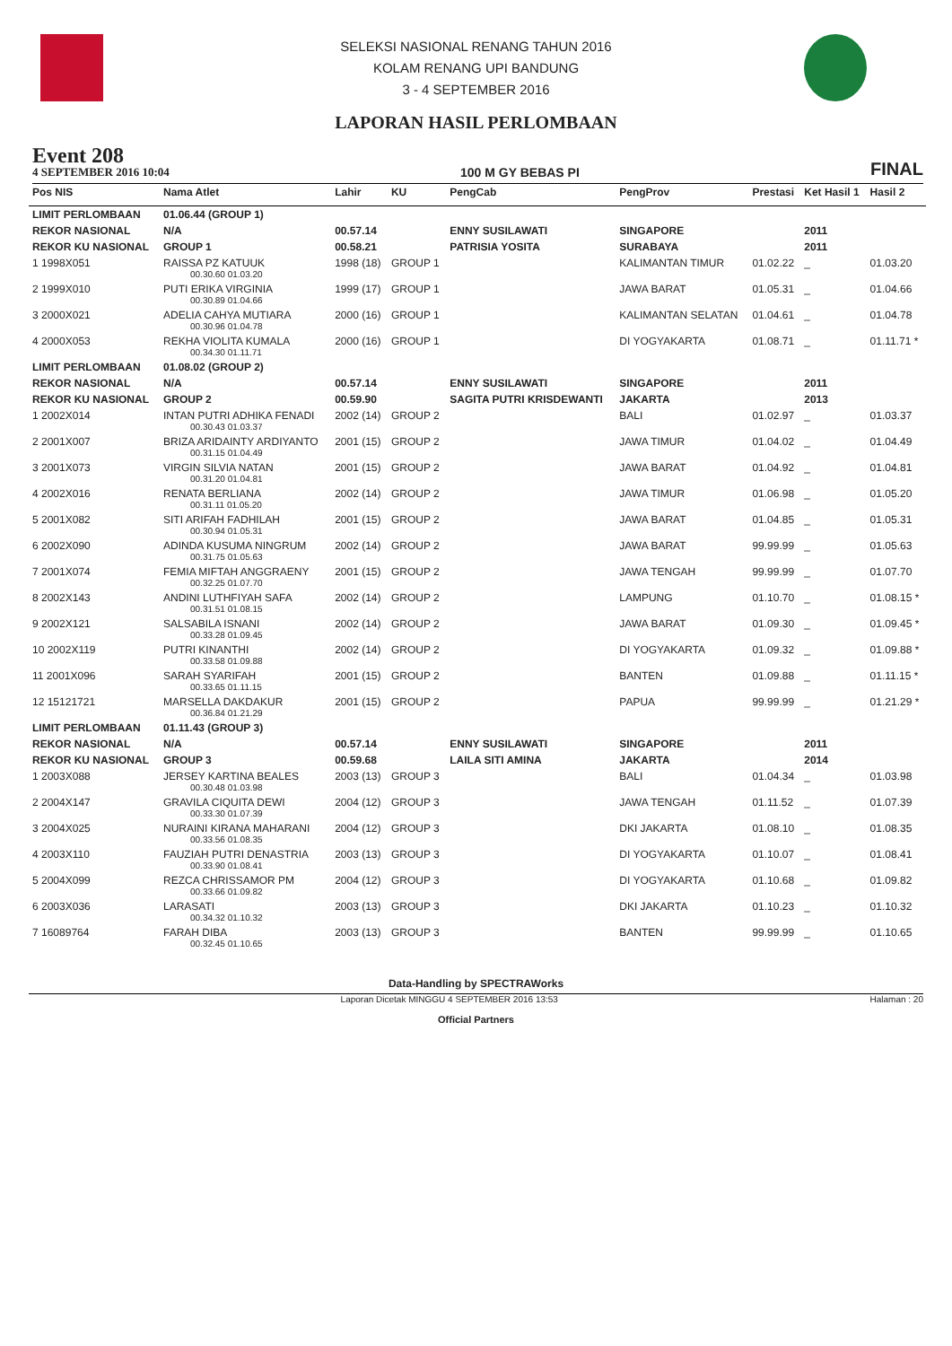SELEKSI NASIONAL RENANG TAHUN 2016
KOLAM RENANG UPI BANDUNG
3 - 4 SEPTEMBER 2016
LAPORAN HASIL PERLOMBAAN
Event 208
4 SEPTEMBER 2016 10:04
100 M GY BEBAS PI FINAL
| Pos NIS | Nama Atlet | Lahir | KU | PengCab | PengProv | Prestasi | Ket Hasil 1 | Hasil 2 |
| --- | --- | --- | --- | --- | --- | --- | --- | --- |
| LIMIT PERLOMBAAN | 01.06.44 (GROUP 1) | | | | | | | |
| REKOR NASIONAL | N/A | 00.57.14 | | ENNY SUSILAWATI | SINGAPORE | | 2011 | |
| REKOR KU NASIONAL | GROUP 1 | 00.58.21 | | PATRISIA YOSITA | SURABAYA | | 2011 | |
| 1 1998X051 | RAISSA PZ KATUUK 00.30.60 01.03.20 | 1998 (18) | GROUP 1 | | KALIMANTAN TIMUR | 01.02.22 | _ | 01.03.20 |
| 2 1999X010 | PUTI ERIKA VIRGINIA 00.30.89 01.04.66 | 1999 (17) | GROUP 1 | | JAWA BARAT | 01.05.31 | _ | 01.04.66 |
| 3 2000X021 | ADELIA CAHYA MUTIARA 00.30.96 01.04.78 | 2000 (16) | GROUP 1 | | KALIMANTAN SELATAN | 01.04.61 | _ | 01.04.78 |
| 4 2000X053 | REKHA VIOLITA KUMALA 00.34.30 01.11.71 | 2000 (16) | GROUP 1 | | DI YOGYAKARTA | 01.08.71 | _ | 01.11.71 * |
| LIMIT PERLOMBAAN | 01.08.02 (GROUP 2) | | | | | | | |
| REKOR NASIONAL | N/A | 00.57.14 | | ENNY SUSILAWATI | SINGAPORE | | 2011 | |
| REKOR KU NASIONAL | GROUP 2 | 00.59.90 | | SAGITA PUTRI KRISDEWANTI | JAKARTA | | 2013 | |
| 1 2002X014 | INTAN PUTRI ADHIKA FENADI 00.30.43 01.03.37 | 2002 (14) | GROUP 2 | | BALI | 01.02.97 | _ | 01.03.37 |
| 2 2001X007 | BRIZA ARIDAINTY ARDIYANTO 00.31.15 01.04.49 | 2001 (15) | GROUP 2 | | JAWA TIMUR | 01.04.02 | _ | 01.04.49 |
| 3 2001X073 | VIRGIN SILVIA NATAN 00.31.20 01.04.81 | 2001 (15) | GROUP 2 | | JAWA BARAT | 01.04.92 | _ | 01.04.81 |
| 4 2002X016 | RENATA BERLIANA 00.31.11 01.05.20 | 2002 (14) | GROUP 2 | | JAWA TIMUR | 01.06.98 | _ | 01.05.20 |
| 5 2001X082 | SITI ARIFAH FADHILAH 00.30.94 01.05.31 | 2001 (15) | GROUP 2 | | JAWA BARAT | 01.04.85 | _ | 01.05.31 |
| 6 2002X090 | ADINDA KUSUMA NINGRUM 00.31.75 01.05.63 | 2002 (14) | GROUP 2 | | JAWA BARAT | 99.99.99 | _ | 01.05.63 |
| 7 2001X074 | FEMIA MIFTAH ANGGRAENY 00.32.25 01.07.70 | 2001 (15) | GROUP 2 | | JAWA TENGAH | 99.99.99 | _ | 01.07.70 |
| 8 2002X143 | ANDINI LUTHFIYAH SAFA 00.31.51 01.08.15 | 2002 (14) | GROUP 2 | | LAMPUNG | 01.10.70 | _ | 01.08.15 * |
| 9 2002X121 | SALSABILA ISNANI 00.33.28 01.09.45 | 2002 (14) | GROUP 2 | | JAWA BARAT | 01.09.30 | _ | 01.09.45 * |
| 10 2002X119 | PUTRI KINANTHI 00.33.58 01.09.88 | 2002 (14) | GROUP 2 | | DI YOGYAKARTA | 01.09.32 | _ | 01.09.88 * |
| 11 2001X096 | SARAH SYARIFAH 00.33.65 01.11.15 | 2001 (15) | GROUP 2 | | BANTEN | 01.09.88 | _ | 01.11.15 * |
| 12 15121721 | MARSELLA DAKDAKUR 00.36.84 01.21.29 | 2001 (15) | GROUP 2 | | PAPUA | 99.99.99 | _ | 01.21.29 * |
| LIMIT PERLOMBAAN | 01.11.43 (GROUP 3) | | | | | | | |
| REKOR NASIONAL | N/A | 00.57.14 | | ENNY SUSILAWATI | SINGAPORE | | 2011 | |
| REKOR KU NASIONAL | GROUP 3 | 00.59.68 | | LAILA SITI AMINA | JAKARTA | | 2014 | |
| 1 2003X088 | JERSEY KARTINA BEALES 00.30.48 01.03.98 | 2003 (13) | GROUP 3 | | BALI | 01.04.34 | _ | 01.03.98 |
| 2 2004X147 | GRAVILA CIQUITA DEWI 00.33.30 01.07.39 | 2004 (12) | GROUP 3 | | JAWA TENGAH | 01.11.52 | _ | 01.07.39 |
| 3 2004X025 | NURAINI KIRANA MAHARANI 00.33.56 01.08.35 | 2004 (12) | GROUP 3 | | DKI JAKARTA | 01.08.10 | _ | 01.08.35 |
| 4 2003X110 | FAUZIAH PUTRI DENASTRIA 00.33.90 01.08.41 | 2003 (13) | GROUP 3 | | DI YOGYAKARTA | 01.10.07 | _ | 01.08.41 |
| 5 2004X099 | REZCA CHRISSAMOR PM 00.33.66 01.09.82 | 2004 (12) | GROUP 3 | | DI YOGYAKARTA | 01.10.68 | _ | 01.09.82 |
| 6 2003X036 | LARASATI 00.34.32 01.10.32 | 2003 (13) | GROUP 3 | | DKI JAKARTA | 01.10.23 | _ | 01.10.32 |
| 7 16089764 | FARAH DIBA 00.32.45 01.10.65 | 2003 (13) | GROUP 3 | | BANTEN | 99.99.99 | _ | 01.10.65 |
Data-Handling by SPECTRAWorks
Laporan Dicetak MINGGU 4 SEPTEMBER 2016 13:53 Halaman : 20
Official Partners